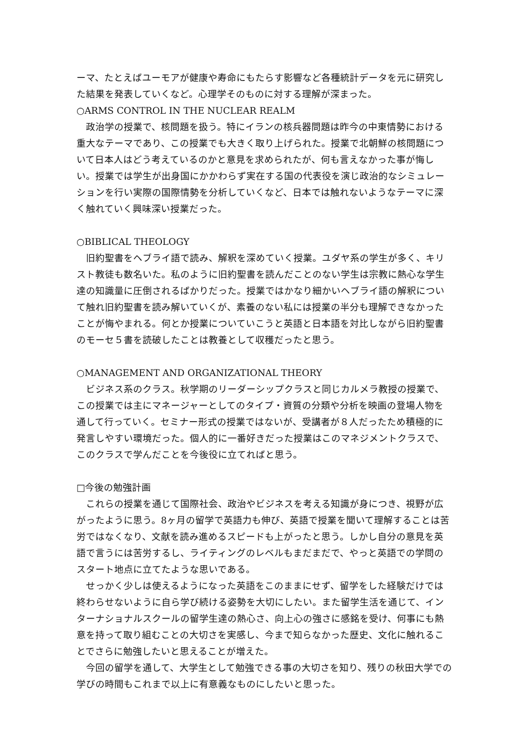ーマ、たとえばユーモアが健康や寿命にもたらす影響など各種統計データを元に研究した結果を発表していくなど。心理学そのものに対する理解が深まった。
○ARMS CONTROL IN THE NUCLEAR REALM
　政治学の授業で、核問題を扱う。特にイランの核兵器問題は昨今の中東情勢における重大なテーマであり、この授業でも大きく取り上げられた。授業で北朝鮮の核問題について日本人はどう考えているのかと意見を求められたが、何も言えなかった事が悔しい。授業では学生が出身国にかかわらず実在する国の代表役を演じ政治的なシミュレーションを行い実際の国際情勢を分析していくなど、日本では触れないようなテーマに深く触れていく興味深い授業だった。
○BIBLICAL THEOLOGY
　旧約聖書をヘブライ語で読み、解釈を深めていく授業。ユダヤ系の学生が多く、キリスト教徒も数名いた。私のように旧約聖書を読んだことのない学生は宗教に熱心な学生達の知識量に圧倒されるばかりだった。授業ではかなり細かいヘブライ語の解釈について触れ旧約聖書を読み解いていくが、素養のない私には授業の半分も理解できなかったことが悔やまれる。何とか授業についていこうと英語と日本語を対比しながら旧約聖書のモーセ５書を読破したことは教養として収穫だったと思う。
○MANAGEMENT AND ORGANIZATIONAL THEORY
　ビジネス系のクラス。秋学期のリーダーシップクラスと同じカルメラ教授の授業で、この授業では主にマネージャーとしてのタイプ・資質の分類や分析を映画の登場人物を通して行っていく。セミナー形式の授業ではないが、受講者が８人だったため積極的に発言しやすい環境だった。個人的に一番好きだった授業はこのマネジメントクラスで、このクラスで学んだことを今後役に立てればと思う。
□今後の勉強計画
　これらの授業を通じて国際社会、政治やビジネスを考える知識が身につき、視野が広がったように思う。8ヶ月の留学で英語力も伸び、英語で授業を聞いて理解することは苦労ではなくなり、文献を読み進めるスピードも上がったと思う。しかし自分の意見を英語で言うには苦労するし、ライティングのレベルもまだまだで、やっと英語での学問のスタート地点に立てたような思いである。
　せっかく少しは使えるようになった英語をこのままにせず、留学をした経験だけでは終わらせないように自ら学び続ける姿勢を大切にしたい。また留学生活を通じて、インターナショナルスクールの留学生達の熱心さ、向上心の強さに感銘を受け、何事にも熱意を持って取り組むことの大切さを実感し、今まで知らなかった歴史、文化に触れることでさらに勉強したいと思えることが増えた。
　今回の留学を通して、大学生として勉強できる事の大切さを知り、残りの秋田大学での学びの時間もこれまで以上に有意義なものにしたいと思った。